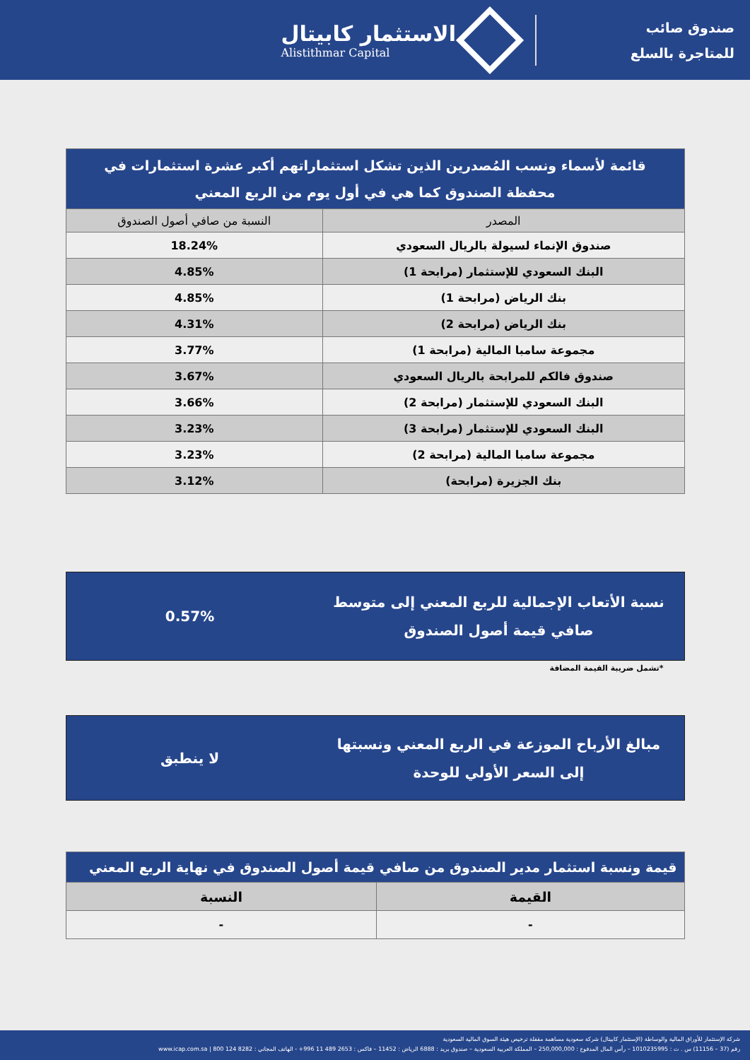صندوق صائب
للمتاجرة بالسلع
الاستثمار كابيتال
Alistithmar Capital
| قائمة لأسماء ونسب المُصدرين الذين تشكل استثماراتهم أكبر عشرة استثمارات في محفظة الصندوق كما هي في أول يوم من الربع المعني | |
| --- | --- |
| المصدر | النسبة من صافي أصول الصندوق |
| صندوق الإنماء لسيولة بالريال السعودي | 18.24% |
| البنك السعودي للإستثمار (مرابحة 1) | 4.85% |
| بنك الرياض (مرابحة 1) | 4.85% |
| بنك الرياض (مرابحة 2) | 4.31% |
| مجموعة سامبا المالية (مرابحة 1) | 3.77% |
| صندوق فالكم للمرابحة بالريال السعودي | 3.67% |
| البنك السعودي للإستثمار (مرابحة 2) | 3.66% |
| البنك السعودي للإستثمار (مرابحة 3) | 3.23% |
| مجموعة سامبا المالية (مرابحة 2) | 3.23% |
| بنك الجزيرة (مرابحة) | 3.12% |
نسبة الأتعاب الإجمالية للربع المعني إلى متوسط صافي قيمة أصول الصندوق
0.57%
*تشمل ضريبة القيمة المضافة
مبالغ الأرباح الموزعة في الربع المعني ونسبتها إلى السعر الأولي للوحدة
لا ينطبق
| قيمة ونسبة استثمار مدير الصندوق من صافي قيمة أصول الصندوق في نهاية الربع المعني | |
| --- | --- |
| القيمة | النسبة |
| - | - |
شركة الإستثمار للأوراق المالية والوساطة (الإستثمار كابيتال) شركة سعودية مساهمة مقفلة ترخيص هيئة السوق المالية السعودية
رقم (37 – 11156) س . ت : 1010235995 – رأس المال المدفوع : 250,000,000 – المملكة العربية السعودية – صندوق بريد : 6888 الرياض : 11452 – فاكس : 2653 489 11 996+ - الهاتف المجاني : 8282 124 800 | www.icap.com.sa